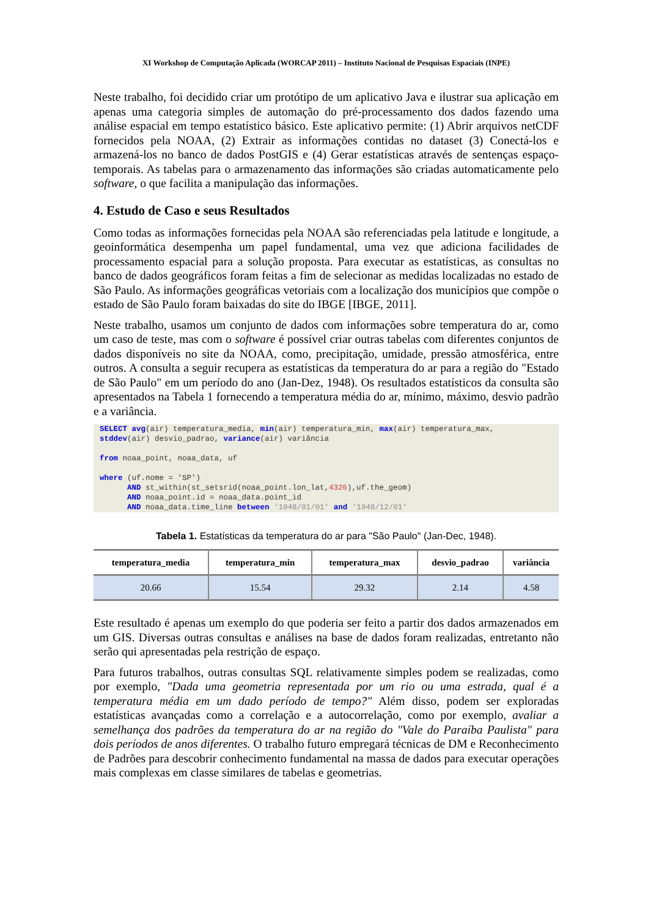XI Workshop de Computação Aplicada (WORCAP 2011) – Instituto Nacional de Pesquisas Espaciais (INPE)
Neste trabalho, foi decidido criar um protótipo de um aplicativo Java e ilustrar sua aplicação em apenas uma categoria simples de automação do pré-processamento dos dados fazendo uma análise espacial em tempo estatístico básico. Este aplicativo permite: (1) Abrir arquivos netCDF fornecidos pela NOAA, (2) Extrair as informações contidas no dataset (3) Conectá-los e armazená-los no banco de dados PostGIS e (4) Gerar estatísticas através de sentenças espaço-temporais. As tabelas para o armazenamento das informações são criadas automaticamente pelo software, o que facilita a manipulação das informações.
4. Estudo de Caso e seus Resultados
Como todas as informações fornecidas pela NOAA são referenciadas pela latitude e longitude, a geoinformática desempenha um papel fundamental, uma vez que adiciona facilidades de processamento espacial para a solução proposta. Para executar as estatísticas, as consultas no banco de dados geográficos foram feitas a fim de selecionar as medidas localizadas no estado de São Paulo. As informações geográficas vetoriais com a localização dos municípios que compõe o estado de São Paulo foram baixadas do site do IBGE [IBGE, 2011].
Neste trabalho, usamos um conjunto de dados com informações sobre temperatura do ar, como um caso de teste, mas com o software é possível criar outras tabelas com diferentes conjuntos de dados disponíveis no site da NOAA, como, precipitação, umidade, pressão atmosférica, entre outros. A consulta a seguir recupera as estatísticas da temperatura do ar para a região do "Estado de São Paulo" em um período do ano (Jan-Dez, 1948). Os resultados estatísticos da consulta são apresentados na Tabela 1 fornecendo a temperatura média do ar, mínimo, máximo, desvio padrão e a variância.
SELECT avg(air) temperatura_media, min(air) temperatura_min, max(air) temperatura_max,
stddev(air) desvio_padrao, variance(air) variância

from noaa_point, noaa_data, uf

where (uf.nome = 'SP')
      AND st_within(st_setsrid(noaa_point.lon_lat,4326),uf.the_geom)
      AND noaa_point.id = noaa_data.point_id
      AND noaa_data.time_line between '1948/01/01' and '1948/12/01'
Tabela 1. Estatísticas da temperatura do ar para "São Paulo" (Jan-Dec, 1948).
| temperatura_media | temperatura_min | temperatura_max | desvio_padrao | variância |
| --- | --- | --- | --- | --- |
| 20.66 | 15.54 | 29.32 | 2.14 | 4.58 |
Este resultado é apenas um exemplo do que poderia ser feito a partir dos dados armazenados em um GIS. Diversas outras consultas e análises na base de dados foram realizadas, entretanto não serão qui apresentadas pela restrição de espaço.
Para futuros trabalhos, outras consultas SQL relativamente simples podem se realizadas, como por exemplo, "Dada uma geometria representada por um rio ou uma estrada, qual é a temperatura média em um dado período de tempo?" Além disso, podem ser exploradas estatísticas avançadas como a correlação e a autocorrelação, como por exemplo, avaliar a semelhança dos padrões da temperatura do ar na região do "Vale do Paraíba Paulista" para dois períodos de anos diferentes. O trabalho futuro empregará técnicas de DM e Reconhecimento de Padrões para descobrir conhecimento fundamental na massa de dados para executar operações mais complexas em classe similares de tabelas e geometrias.